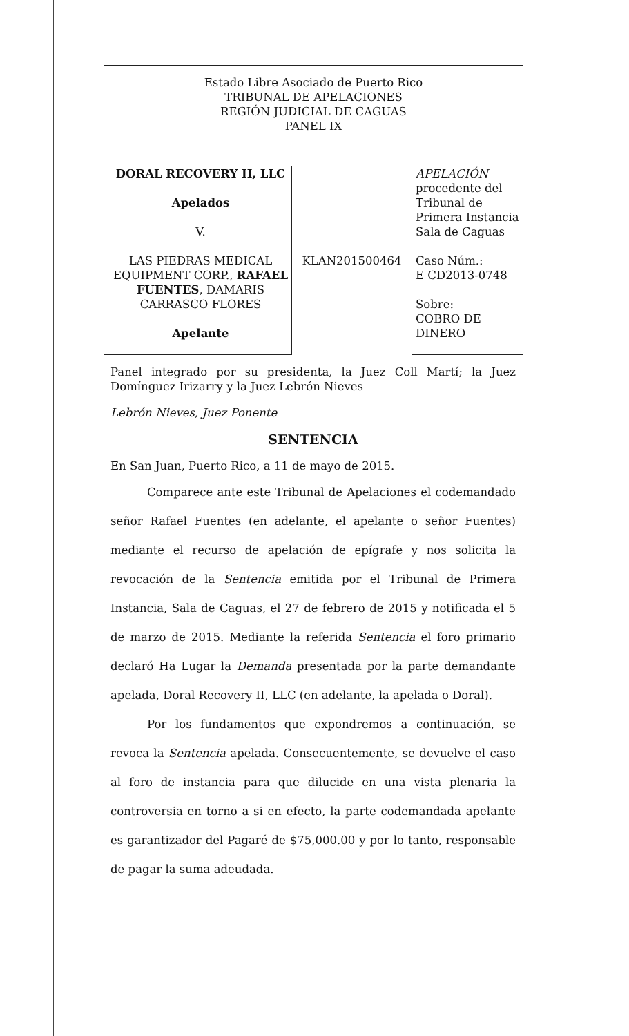Estado Libre Asociado de Puerto Rico
TRIBUNAL DE APELACIONES
REGIÓN JUDICIAL DE CAGUAS
PANEL IX
| DORAL RECOVERY II, LLC Apelados V. LAS PIEDRAS MEDICAL EQUIPMENT CORP., RAFAEL FUENTES , DAMARIS CARRASCO FLORES Apelante | KLAN201500464 | APELACIÓN procedente del Tribunal de Primera Instancia Sala de Caguas Caso Núm.: E CD2013-0748 Sobre: COBRO DE DINERO |
Panel integrado por su presidenta, la Juez Coll Martí; la Juez Domínguez Irizarry y la Juez Lebrón Nieves
Lebrón Nieves, Juez Ponente
SENTENCIA
En San Juan, Puerto Rico, a 11 de mayo de 2015.
Comparece ante este Tribunal de Apelaciones el codemandado señor Rafael Fuentes (en adelante, el apelante o señor Fuentes) mediante el recurso de apelación de epígrafe y nos solicita la revocación de la Sentencia emitida por el Tribunal de Primera Instancia, Sala de Caguas, el 27 de febrero de 2015 y notificada el 5 de marzo de 2015. Mediante la referida Sentencia el foro primario declaró Ha Lugar la Demanda presentada por la parte demandante apelada, Doral Recovery II, LLC (en adelante, la apelada o Doral).
Por los fundamentos que expondremos a continuación, se revoca la Sentencia apelada. Consecuentemente, se devuelve el caso al foro de instancia para que dilucide en una vista plenaria la controversia en torno a si en efecto, la parte codemandada apelante es garantizador del Pagaré de $75,000.00 y por lo tanto, responsable de pagar la suma adeudada.